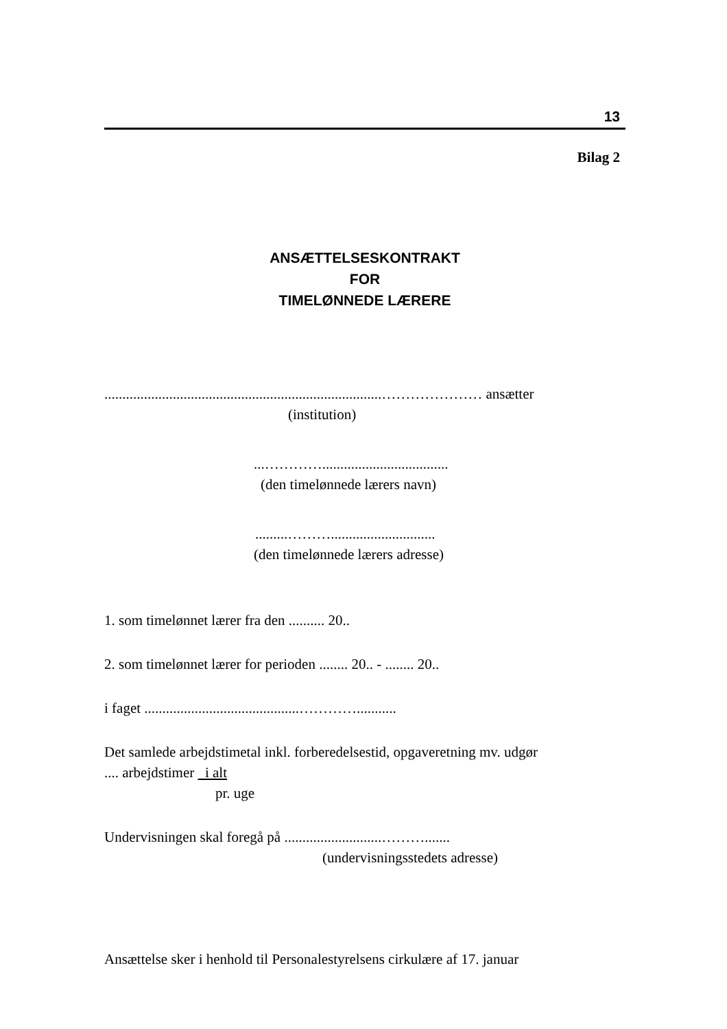13
Bilag 2
ANSÆTTELSESKONTRAKT
FOR
TIMELØNNEDE LÆRERE
.............................................................................………………… ansætter
(institution)
...…………...................................
(den timelønnede lærers navn)
.........……….............................
(den timelønnede lærers adresse)
1. som timelønnet lærer fra den .......... 20..
2. som timelønnet lærer for perioden ........ 20.. - ........ 20..
i faget ...........................................…………...........
Det samlede arbejdstimetal inkl. forberedelsestid, opgaveretning mv. udgør
.... arbejdstimer i alt
pr. uge
Undervisningen skal foregå på ...........................……….......
(undervisningsstedets adresse)
Ansættelse sker i henhold til Personalestyrelsens cirkulære af 17. januar